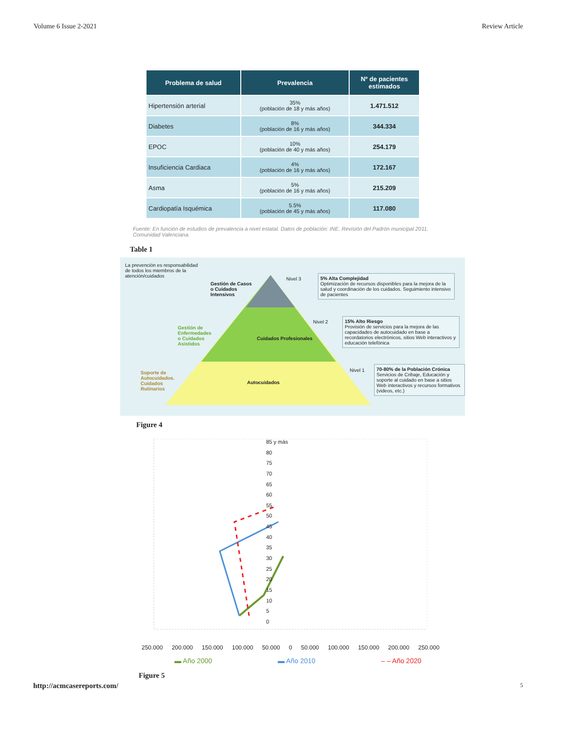Volume 6 Issue 2-2021 Review Article
| Problema de salud | Prevalencia | Nº de pacientes estimados |
| --- | --- | --- |
| Hipertensión arterial | 35% (población de 18 y más años) | 1.471.512 |
| Diabetes | 8% (población de 16 y más años) | 344.334 |
| EPOC | 10% (población de 40 y más años) | 254.179 |
| Insuficiencia Cardiaca | 4% (población de 16 y más años) | 172.167 |
| Asma | 5% (población de 16 y más años) | 215.209 |
| Cardiopatía Isquémica | 5.5% (población de 45 y más años) | 117.080 |
Fuente: En función de estudios de prevalencia a nivel estatal. Datos de población: INE. Revisión del Padrón municipal 2011. Comunidad Valenciana.
Table 1
Gestión de Casos
o Cuidados
Intensivos
Gestión de
Enfermedades
o Cuidados
Asistidos
Soporte de
Autocuidados.
Cuidados
Rutinarios
La prevención es responsabilidad de todos los miembros de la atención/cuidados
Cuidados Profesionales
Autocuidados
Nivel 3
5% Alta Complejidad
Optimización de recursos disponibles para la mejora de la salud y coordinación de los cuidados. Seguimiento intensivo de pacientes
Nivel 2
15% Alto Riesgo
Provisión de servicios para la mejora de las capacidades de autocuidado en base a recordatorios electrónicos, sitios Web interactivos y educación telefónica
Nivel 1
70-80% de la Población Crónica
Servicios de Cribaje, Educación y soporte al cuidado en base a sitios Web interactivos y recursos formativos (videos, etc.)
Figure 4
85 y más
80
75
70
65
60
55
50
45
40
35
30
25
20
15
10
5
0
250.000 200.000 150.000 100.000 50.000 0 50.000 100.000 150.000 200.000 250.000
▬ Año 2000 ▬ Año 2010 ‒ ‒ Año 2020
Figure 5
http://acmcasereports.com/ 5